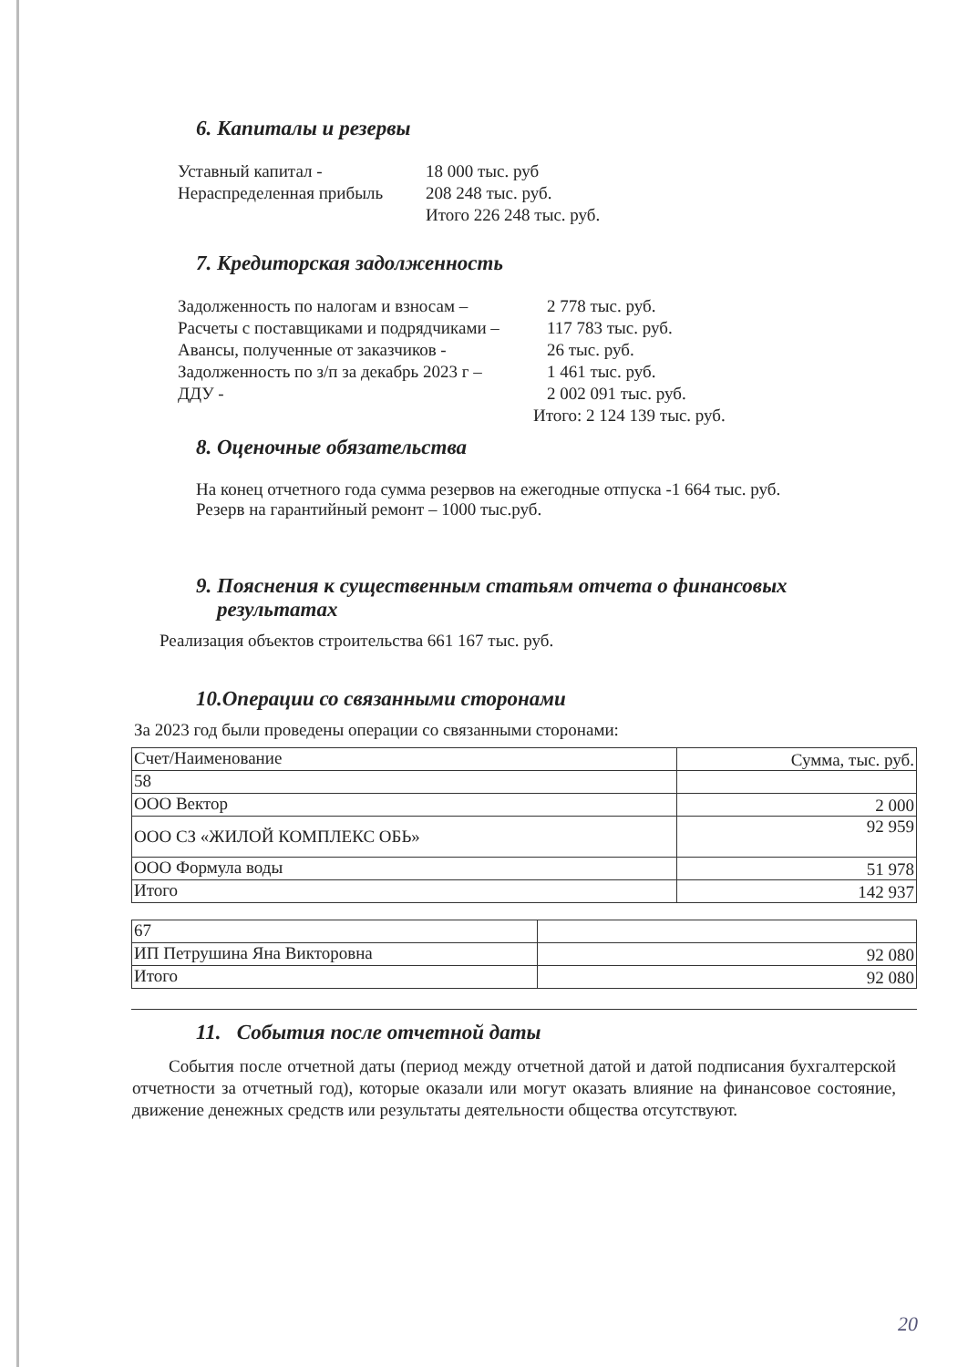6. Капиталы и резервы
Уставный капитал - 18 000 тыс. руб
Нераспределенная прибыль 208 248 тыс. руб.
Итого 226 248 тыс. руб.
7. Кредиторская задолженность
Задолженность по налогам и взносам – 2 778 тыс. руб.
Расчеты с поставщиками и подрядчиками – 117 783 тыс. руб.
Авансы, полученные от заказчиков - 26 тыс. руб.
Задолженность по з/п за декабрь 2023 г – 1 461 тыс. руб.
ДДУ - 2 002 091 тыс. руб.
Итого: 2 124 139 тыс. руб.
8. Оценочные обязательства
На конец отчетного года сумма резервов на ежегодные отпуска -1 664 тыс. руб.
Резерв на гарантийный ремонт – 1000 тыс.руб.
9. Пояснения к существенным статьям отчета о финансовых
результатах
Реализация объектов строительства 661 167 тыс. руб.
10.Операции со связанными сторонами
За 2023 год были проведены операции со связанными сторонами:
| Счет/Наименование | Сумма, тыс. руб. |
| 58 | |
| ООО Вектор | 2 000 |
| ООО СЗ «ЖИЛОЙ КОМПЛЕКС ОБЬ» | 92 959 |
| ООО Формула воды | 51 978 |
| Итого | 142 937 |
| 67 | |
| ИП Петрушина Яна Викторовна | 92 080 |
| Итого | 92 080 |
11. События после отчетной даты
События после отчетной даты (период между отчетной датой и датой подписания бухгалтерской отчетности за отчетный год), которые оказали или могут оказать влияние на финансовое состояние, движение денежных средств или результаты деятельности общества отсутствуют.
20